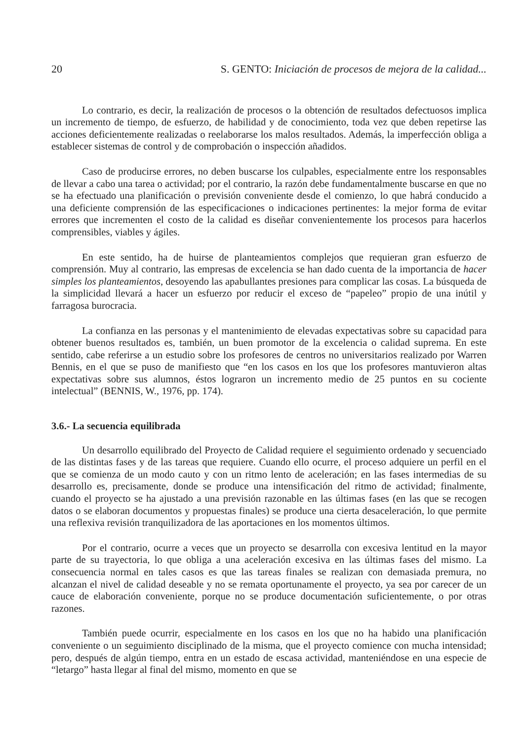20 S. GENTO: Iniciación de procesos de mejora de la calidad...
Lo contrario, es decir, la realización de procesos o la obtención de resultados defectuosos implica un incremento de tiempo, de esfuerzo, de habilidad y de conocimiento, toda vez que deben repetirse las acciones deficientemente realizadas o reelaborarse los malos resultados. Además, la imperfección obliga a establecer sistemas de control y de comprobación o inspección añadidos.
Caso de producirse errores, no deben buscarse los culpables, especialmente entre los responsables de llevar a cabo una tarea o actividad; por el contrario, la razón debe fundamentalmente buscarse en que no se ha efectuado una planificación o previsión conveniente desde el comienzo, lo que habrá conducido a una deficiente comprensión de las especificaciones o indicaciones pertinentes: la mejor forma de evitar errores que incrementen el costo de la calidad es diseñar convenientemente los procesos para hacerlos comprensibles, viables y ágiles.
En este sentido, ha de huirse de planteamientos complejos que requieran gran esfuerzo de comprensión. Muy al contrario, las empresas de excelencia se han dado cuenta de la importancia de hacer simples los planteamientos, desoyendo las apabullantes presiones para complicar las cosas. La búsqueda de la simplicidad llevará a hacer un esfuerzo por reducir el exceso de “papeleo” propio de una inútil y farragosa burocracia.
La confianza en las personas y el mantenimiento de elevadas expectativas sobre su capacidad para obtener buenos resultados es, también, un buen promotor de la excelencia o calidad suprema. En este sentido, cabe referirse a un estudio sobre los profesores de centros no universitarios realizado por Warren Bennis, en el que se puso de manifiesto que “en los casos en los que los profesores mantuvieron altas expectativas sobre sus alumnos, éstos lograron un incremento medio de 25 puntos en su cociente intelectual” (BENNIS, W., 1976, pp. 174).
3.6.- La secuencia equilibrada
Un desarrollo equilibrado del Proyecto de Calidad requiere el seguimiento ordenado y secuenciado de las distintas fases y de las tareas que requiere. Cuando ello ocurre, el proceso adquiere un perfil en el que se comienza de un modo cauto y con un ritmo lento de aceleración; en las fases intermedias de su desarrollo es, precisamente, donde se produce una intensificación del ritmo de actividad; finalmente, cuando el proyecto se ha ajustado a una previsión razonable en las últimas fases (en las que se recogen datos o se elaboran documentos y propuestas finales) se produce una cierta desaceleración, lo que permite una reflexiva revisión tranquilizadora de las aportaciones en los momentos últimos.
Por el contrario, ocurre a veces que un proyecto se desarrolla con excesiva lentitud en la mayor parte de su trayectoria, lo que obliga a una aceleración excesiva en las últimas fases del mismo. La consecuencia normal en tales casos es que las tareas finales se realizan con demasiada premura, no alcanzan el nivel de calidad deseable y no se remata oportunamente el proyecto, ya sea por carecer de un cauce de elaboración conveniente, porque no se produce documentación suficientemente, o por otras razones.
También puede ocurrir, especialmente en los casos en los que no ha habido una planificación conveniente o un seguimiento disciplinado de la misma, que el proyecto comience con mucha intensidad; pero, después de algún tiempo, entra en un estado de escasa actividad, manteniéndose en una especie de “letargo” hasta llegar al final del mismo, momento en que se